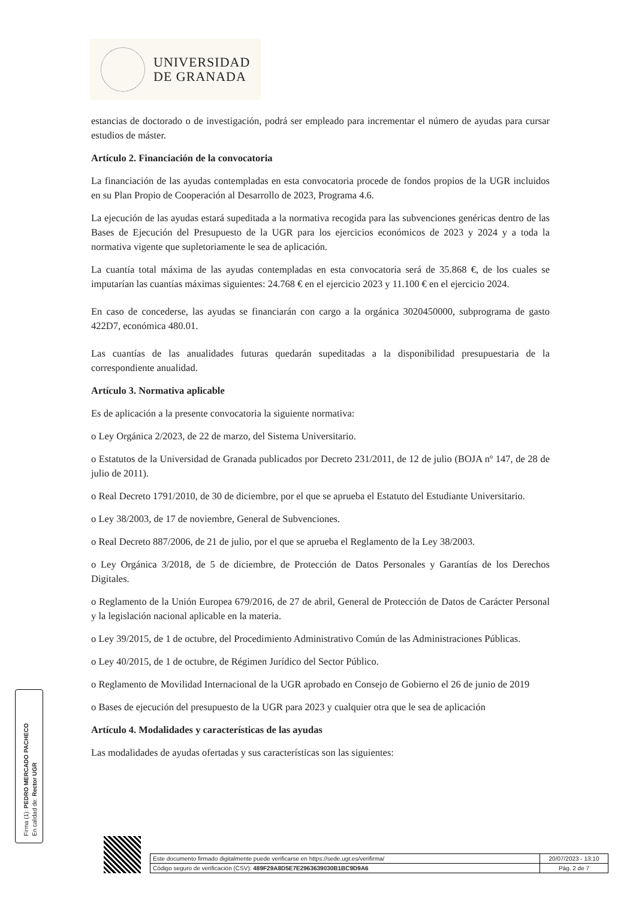UNIVERSIDAD
DE GRANADA
estancias de doctorado o de investigación, podrá ser empleado para incrementar el número de ayudas para cursar estudios de máster.
Artículo 2. Financiación de la convocatoria
La financiación de las ayudas contempladas en esta convocatoria procede de fondos propios de la UGR incluidos en su Plan Propio de Cooperación al Desarrollo de 2023, Programa 4.6.
La ejecución de las ayudas estará supeditada a la normativa recogida para las subvenciones genéricas dentro de las Bases de Ejecución del Presupuesto de la UGR para los ejercicios económicos de 2023 y 2024 y a toda la normativa vigente que supletoriamente le sea de aplicación.
La cuantía total máxima de las ayudas contempladas en esta convocatoria será de 35.868 €, de los cuales se imputarían las cuantías máximas siguientes: 24.768 € en el ejercicio 2023 y 11.100 € en el ejercicio 2024.
En caso de concederse, las ayudas se financiarán con cargo a la orgánica 3020450000, subprograma de gasto 422D7, económica 480.01.
Las cuantías de las anualidades futuras quedarán supeditadas a la disponibilidad presupuestaria de la correspondiente anualidad.
Artículo 3. Normativa aplicable
Es de aplicación a la presente convocatoria la siguiente normativa:
o Ley Orgánica 2/2023, de 22 de marzo, del Sistema Universitario.
o Estatutos de la Universidad de Granada publicados por Decreto 231/2011, de 12 de julio (BOJA nº 147, de 28 de julio de 2011).
o Real Decreto 1791/2010, de 30 de diciembre, por el que se aprueba el Estatuto del Estudiante Universitario.
o Ley 38/2003, de 17 de noviembre, General de Subvenciones.
o Real Decreto 887/2006, de 21 de julio, por el que se aprueba el Reglamento de la Ley 38/2003.
o Ley Orgánica 3/2018, de 5 de diciembre, de Protección de Datos Personales y Garantías de los Derechos Digitales.
o Reglamento de la Unión Europea 679/2016, de 27 de abril, General de Protección de Datos de Carácter Personal y la legislación nacional aplicable en la materia.
o Ley 39/2015, de 1 de octubre, del Procedimiento Administrativo Común de las Administraciones Públicas.
o Ley 40/2015, de 1 de octubre, de Régimen Jurídico del Sector Público.
o Reglamento de Movilidad Internacional de la UGR aprobado en Consejo de Gobierno el 26 de junio de 2019
o Bases de ejecución del presupuesto de la UGR para 2023 y cualquier otra que le sea de aplicación
Artículo 4. Modalidades y características de las ayudas
Las modalidades de ayudas ofertadas y sus características son las siguientes:
Firma (1): PEDRO MERCADO PACHECO
En calidad de: Rector UGR
| Este documento firmado digitalmente puede verificarse en https://sede.ugr.es/verifirma/ | 20/07/2023 - 13:10 |
| Código seguro de verificación (CSV): 489F29A8D5E7E2963639030B1BC9D9A6 | Pág. 2 de 7 |